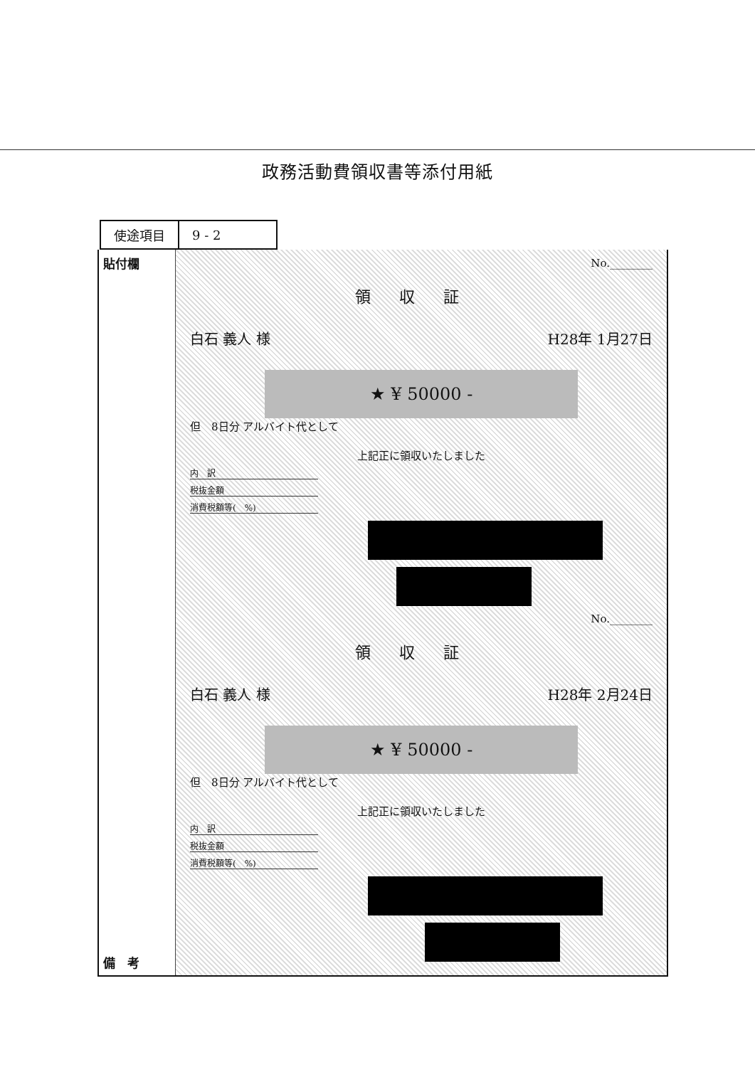政務活動費領収書等添付用紙
| 使途項目 | 9 - 2 |
貼付欄
備　考
No.________
領収証
白石 義人 様 H28年 1月27日
★ ¥ 50000 -
但　8日分 アルバイト代として
上記正に領収いたしました
内　訳
税抜金額
消費税額等(　%)
No.________
領収証
白石 義人 様 H28年 2月24日
★ ¥ 50000 -
但　8日分 アルバイト代として
上記正に領収いたしました
内　訳
税抜金額
消費税額等(　%)